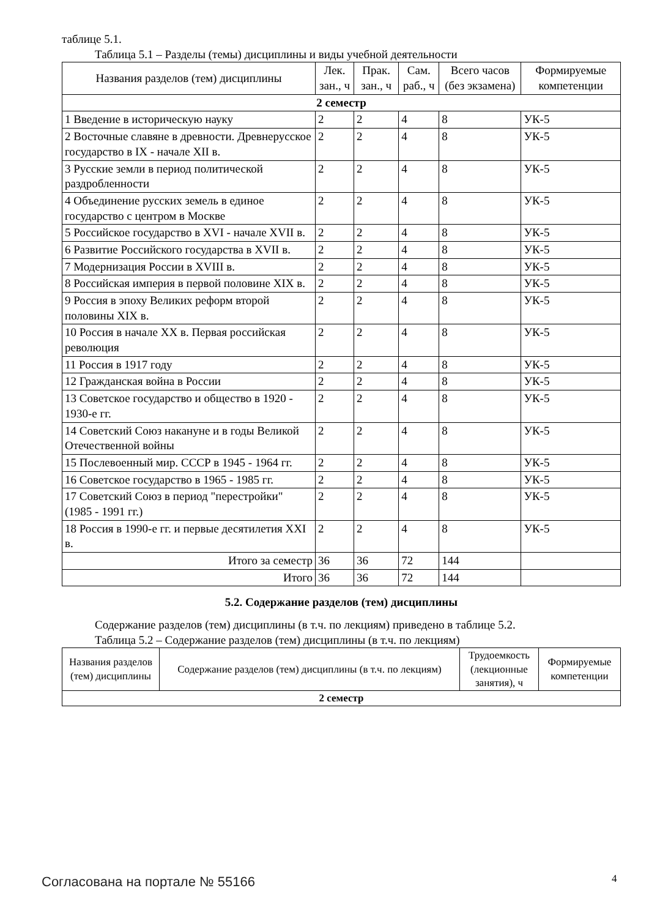таблице 5.1.
Таблица 5.1 – Разделы (темы) дисциплины и виды учебной деятельности
| Названия разделов (тем) дисциплины | Лек. зан., ч | Прак. зан., ч | Сам. раб., ч | Всего часов (без экзамена) | Формируемые компетенции |
| --- | --- | --- | --- | --- | --- |
| 2 семестр | | | | | |
| 1 Введение в историческую науку | 2 | 2 | 4 | 8 | УК-5 |
| 2 Восточные славяне в древности. Древнерусское государство в IX - начале XII в. | 2 | 2 | 4 | 8 | УК-5 |
| 3 Русские земли в период политической раздробленности | 2 | 2 | 4 | 8 | УК-5 |
| 4 Объединение русских земель в единое государство с центром в Москве | 2 | 2 | 4 | 8 | УК-5 |
| 5 Российское государство в XVI - начале XVII в. | 2 | 2 | 4 | 8 | УК-5 |
| 6 Развитие Российского государства в XVII в. | 2 | 2 | 4 | 8 | УК-5 |
| 7 Модернизация России в XVIII в. | 2 | 2 | 4 | 8 | УК-5 |
| 8 Российская империя в первой половине XIX в. | 2 | 2 | 4 | 8 | УК-5 |
| 9 Россия в эпоху Великих реформ второй половины XIX в. | 2 | 2 | 4 | 8 | УК-5 |
| 10 Россия в начале XX в. Первая российская революция | 2 | 2 | 4 | 8 | УК-5 |
| 11 Россия в 1917 году | 2 | 2 | 4 | 8 | УК-5 |
| 12 Гражданская война в России | 2 | 2 | 4 | 8 | УК-5 |
| 13 Советское государство и общество в 1920 - 1930-е гг. | 2 | 2 | 4 | 8 | УК-5 |
| 14 Советский Союз накануне и в годы Великой Отечественной войны | 2 | 2 | 4 | 8 | УК-5 |
| 15 Послевоенный мир. СССР в 1945 - 1964 гг. | 2 | 2 | 4 | 8 | УК-5 |
| 16 Советское государство в 1965 - 1985 гг. | 2 | 2 | 4 | 8 | УК-5 |
| 17 Советский Союз в период "перестройки" (1985 - 1991 гг.) | 2 | 2 | 4 | 8 | УК-5 |
| 18 Россия в 1990-е гг. и первые десятилетия XXI в. | 2 | 2 | 4 | 8 | УК-5 |
| Итого за семестр | 36 | 36 | 72 | 144 | |
| Итого | 36 | 36 | 72 | 144 | |
5.2. Содержание разделов (тем) дисциплины
Содержание разделов (тем) дисциплины (в т.ч. по лекциям) приведено в таблице 5.2.
Таблица 5.2 – Содержание разделов (тем) дисциплины (в т.ч. по лекциям)
| Названия разделов (тем) дисциплины | Содержание разделов (тем) дисциплины (в т.ч. по лекциям) | Трудоемкость (лекционные занятия), ч | Формируемые компетенции |
| --- | --- | --- | --- |
| 2 семестр | | | |
Согласована на портале № 55166 4